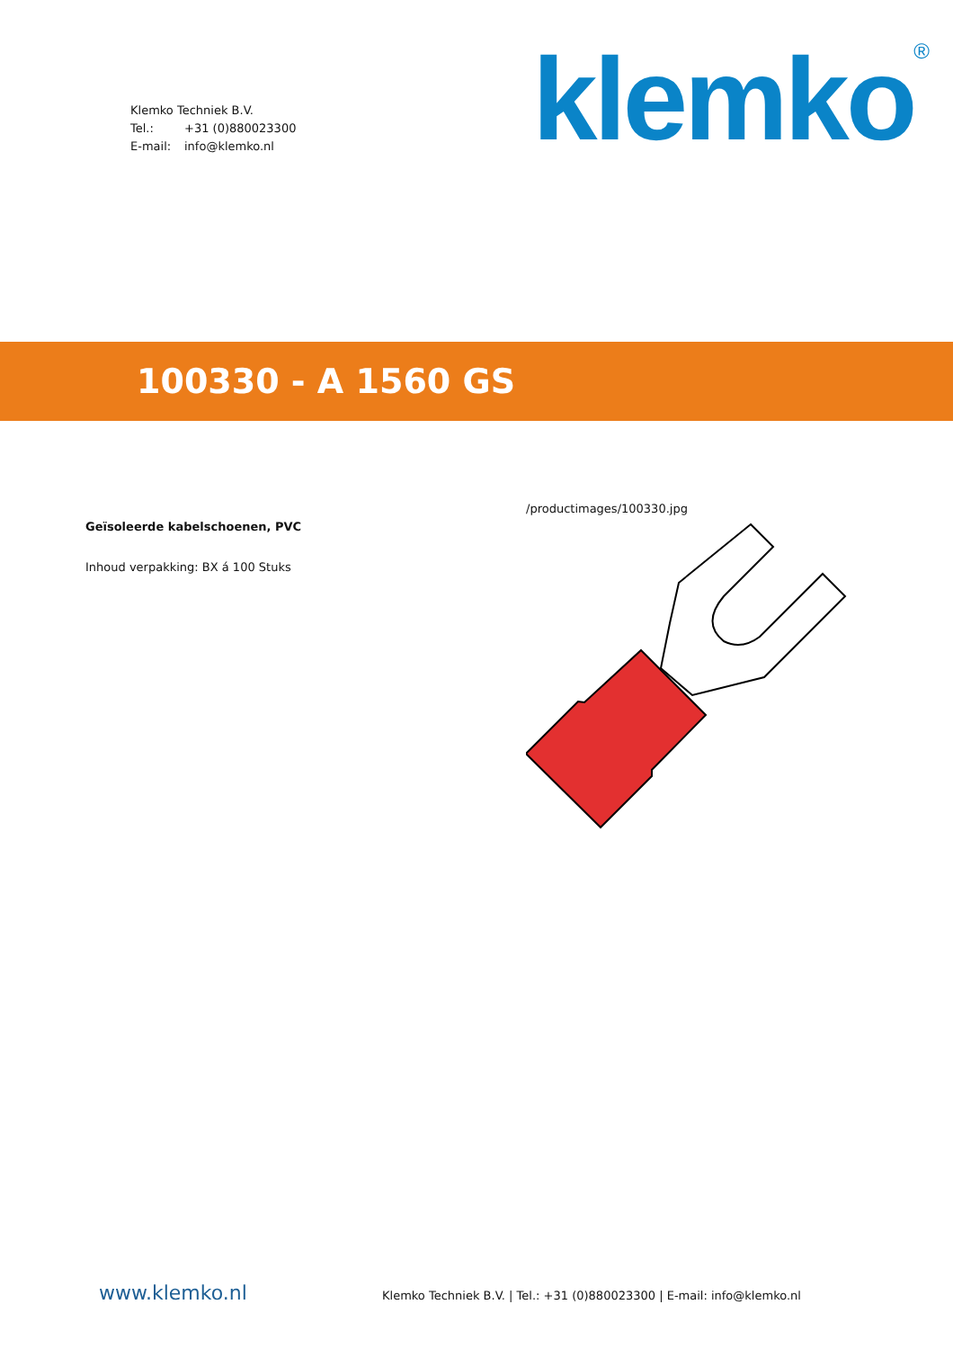Klemko Techniek B.V.
Tel.: +31 (0)880023300
E-mail: info@klemko.nl
klemko<sup>®</sup>
100330 - A 1560 GS
Geïsoleerde kabelschoenen, PVC
Inhoud verpakking: BX á 100 Stuks
/productimages/100330.jpg
www.klemko.nl
Klemko Techniek B.V. | Tel.: +31 (0)880023300 | E-mail: info@klemko.nl